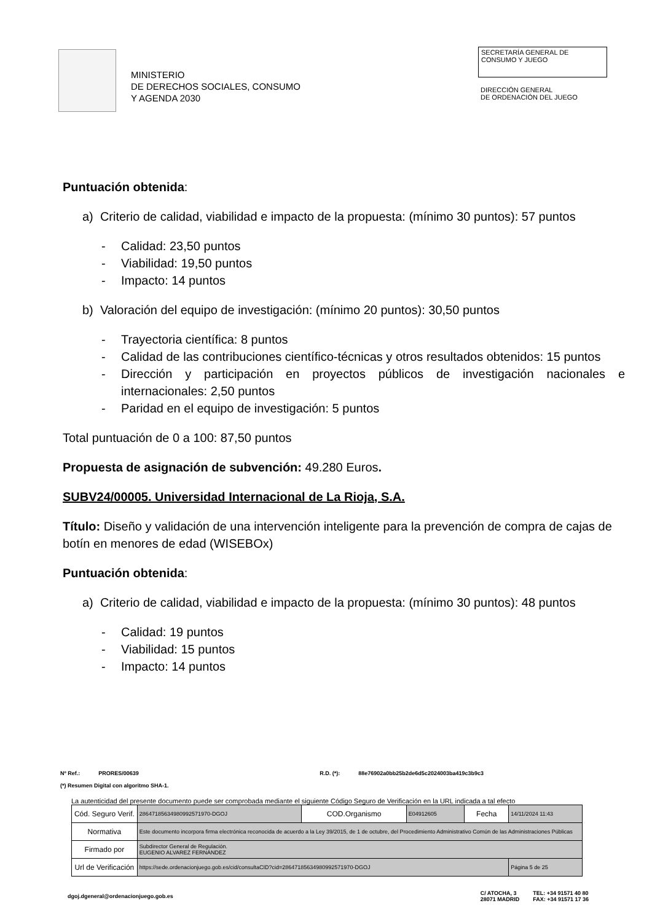MINISTERIO
DE DERECHOS SOCIALES, CONSUMO
Y AGENDA 2030
SECRETARÍA GENERAL DE
CONSUMO Y JUEGO
DIRECCIÓN GENERAL
DE ORDENACIÓN DEL JUEGO
Puntuación obtenida:
a) Criterio de calidad, viabilidad e impacto de la propuesta: (mínimo 30 puntos): 57 puntos
- Calidad: 23,50 puntos
- Viabilidad: 19,50 puntos
- Impacto: 14 puntos
b) Valoración del equipo de investigación: (mínimo 20 puntos): 30,50 puntos
- Trayectoria científica: 8 puntos
- Calidad de las contribuciones científico-técnicas y otros resultados obtenidos: 15 puntos
- Dirección y participación en proyectos públicos de investigación nacionales e internacionales: 2,50 puntos
- Paridad en el equipo de investigación: 5 puntos
Total puntuación de 0 a 100: 87,50 puntos
Propuesta de asignación de subvención: 49.280 Euros.
SUBV24/00005. Universidad Internacional de La Rioja, S.A.
Título: Diseño y validación de una intervención inteligente para la prevención de compra de cajas de botín en menores de edad (WISEBOx)
Puntuación obtenida:
a) Criterio de calidad, viabilidad e impacto de la propuesta: (mínimo 30 puntos): 48 puntos
- Calidad: 19 puntos
- Viabilidad: 15 puntos
- Impacto: 14 puntos
Nº Ref.: PRORES/00639 R.D. (*): 88e76902a0bb25b2de6d5c2024003ba419c3b9c3
(*) Resumen Digital con algoritmo SHA-1.
La autenticidad del presente documento puede ser comprobada mediante el siguiente Código Seguro de Verificación en la URL indicada a tal efecto
| Cód. Seguro Verif. | 28647185634980992571970-DGOJ | COD.Organismo | E04912605 | Fecha | 14/11/2024 11:43 |
| Normativa | Este documento incorpora firma electrónica reconocida de acuerdo a la Ley 39/2015, de 1 de octubre, del Procedimiento Administrativo Común de las Administraciones Públicas | | | | |
| Firmado por | Subdirector General de Regulación. EUGENIO ALVAREZ FERNÁNDEZ | | | | |
| Url de Verificación | https://sede.ordenacionjuego.gob.es/cid/consultaCID?cid=28647185634980992571970-DGOJ | | | | Página 5 de 25 |
dgoj.dgeneral@ordenacionjuego.gob.es C/ ATOCHA, 3
28071 MADRID TEL: +34 91571 40 80
FAX: +34 91571 17 36